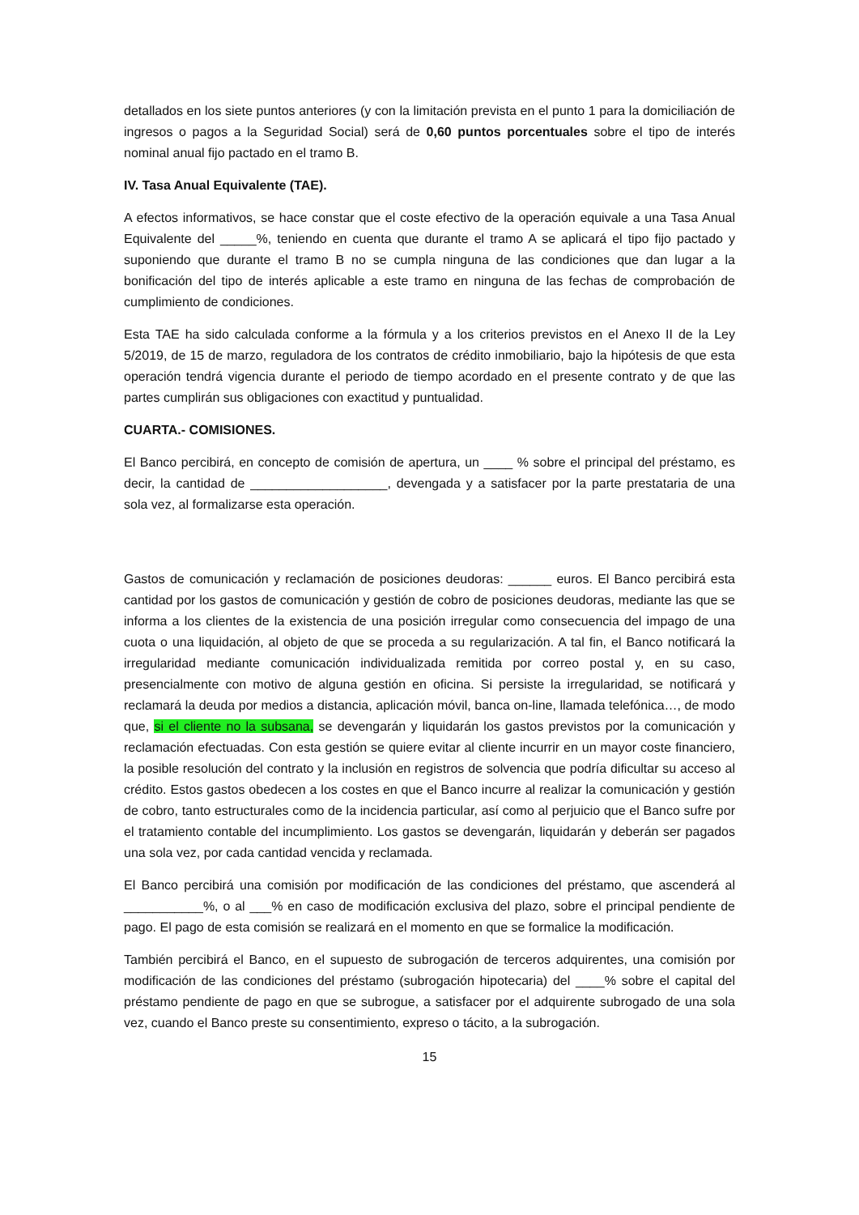detallados en los siete puntos anteriores (y con la limitación prevista en el punto 1 para la domiciliación de ingresos o pagos a la Seguridad Social) será de 0,60 puntos porcentuales sobre el tipo de interés nominal anual fijo pactado en el tramo B.
IV. Tasa Anual Equivalente (TAE).
A efectos informativos, se hace constar que el coste efectivo de la operación equivale a una Tasa Anual Equivalente del _____%, teniendo en cuenta que durante el tramo A se aplicará el tipo fijo pactado y suponiendo que durante el tramo B no se cumpla ninguna de las condiciones que dan lugar a la bonificación del tipo de interés aplicable a este tramo en ninguna de las fechas de comprobación de cumplimiento de condiciones.
Esta TAE ha sido calculada conforme a la fórmula y a los criterios previstos en el Anexo II de la Ley 5/2019, de 15 de marzo, reguladora de los contratos de crédito inmobiliario, bajo la hipótesis de que esta operación tendrá vigencia durante el periodo de tiempo acordado en el presente contrato y de que las partes cumplirán sus obligaciones con exactitud y puntualidad.
CUARTA.- COMISIONES.
El Banco percibirá, en concepto de comisión de apertura, un ____ % sobre el principal del préstamo, es decir, la cantidad de ___________________, devengada y a satisfacer por la parte prestataria de una sola vez, al formalizarse esta operación.
Gastos de comunicación y reclamación de posiciones deudoras: ______ euros. El Banco percibirá esta cantidad por los gastos de comunicación y gestión de cobro de posiciones deudoras, mediante las que se informa a los clientes de la existencia de una posición irregular como consecuencia del impago de una cuota o una liquidación, al objeto de que se proceda a su regularización. A tal fin, el Banco notificará la irregularidad mediante comunicación individualizada remitida por correo postal y, en su caso, presencialmente con motivo de alguna gestión en oficina. Si persiste la irregularidad, se notificará y reclamará la deuda por medios a distancia, aplicación móvil, banca on-line, llamada telefónica…, de modo que, si el cliente no la subsana, se devengarán y liquidarán los gastos previstos por la comunicación y reclamación efectuadas. Con esta gestión se quiere evitar al cliente incurrir en un mayor coste financiero, la posible resolución del contrato y la inclusión en registros de solvencia que podría dificultar su acceso al crédito. Estos gastos obedecen a los costes en que el Banco incurre al realizar la comunicación y gestión de cobro, tanto estructurales como de la incidencia particular, así como al perjuicio que el Banco sufre por el tratamiento contable del incumplimiento. Los gastos se devengarán, liquidarán y deberán ser pagados una sola vez, por cada cantidad vencida y reclamada.
El Banco percibirá una comisión por modificación de las condiciones del préstamo, que ascenderá al ___________%, o al ___% en caso de modificación exclusiva del plazo, sobre el principal pendiente de pago. El pago de esta comisión se realizará en el momento en que se formalice la modificación.
También percibirá el Banco, en el supuesto de subrogación de terceros adquirentes, una comisión por modificación de las condiciones del préstamo (subrogación hipotecaria) del ____% sobre el capital del préstamo pendiente de pago en que se subrogue, a satisfacer por el adquirente subrogado de una sola vez, cuando el Banco preste su consentimiento, expreso o tácito, a la subrogación.
15